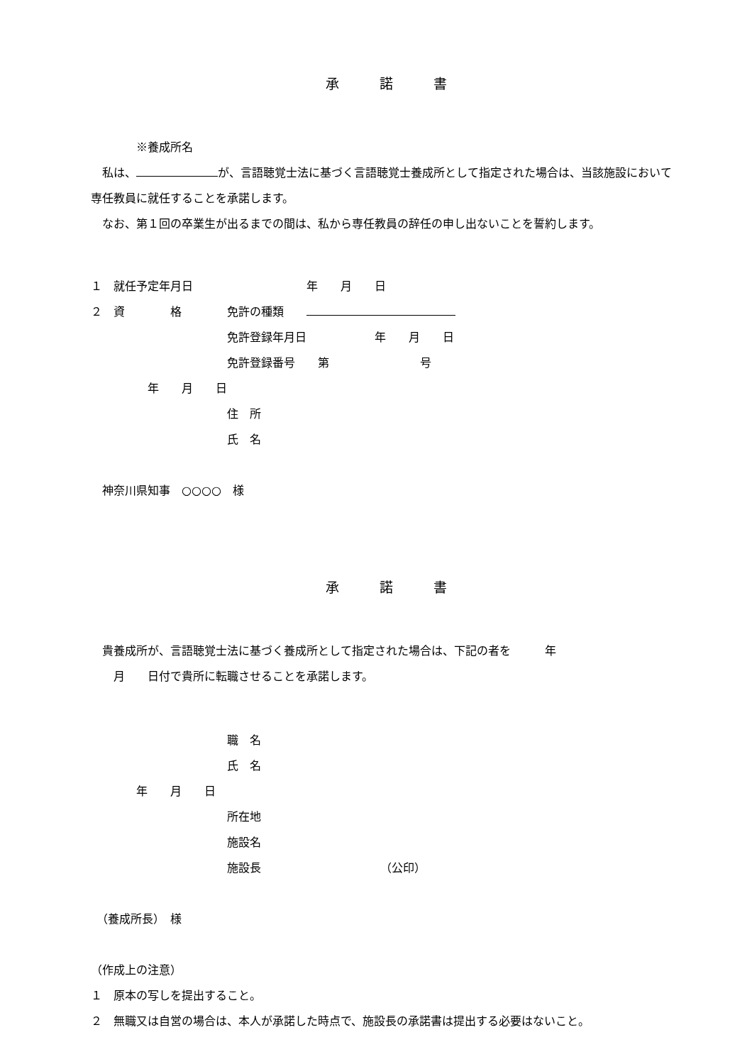承　　　諾　　　書
　　　　※養成所名
　私は、 が、言語聴覚士法に基づく言語聴覚士養成所として指定された場合は、当該施設において専任教員に就任することを承諾します。
　なお、第１回の卒業生が出るまでの間は、私から専任教員の辞任の申し出ないことを誓約します。
１　就任予定年月日　　　　　　　　　　年　　月　　日
２　資　　　　格　　　　免許の種類　　
　　　　　　　　　　　　免許登録年月日　　　　　　年　　月　　日
　　　　　　　　　　　　免許登録番号　　第　　　　　　　　号
　　　　　年　　月　　日
　　　　　　　　　　　　住　所
　　　　　　　　　　　　氏　名
　神奈川県知事　○○○○　様
承　　　諾　　　書
　貴養成所が、言語聴覚士法に基づく養成所として指定された場合は、下記の者を　　　年
　　月　　日付で貴所に転職させることを承諾します。
　　　　　　　　　　　　職　名
　　　　　　　　　　　　氏　名
　　　　年　　月　　日
　　　　　　　　　　　　所在地
　　　　　　　　　　　　施設名
　　　　　　　　　　　　施設長　　　　　　　　　　　（公印）
　（養成所長）　様
（作成上の注意）
１　原本の写しを提出すること。
２　無職又は自営の場合は、本人が承諾した時点で、施設長の承諾書は提出する必要はないこと。